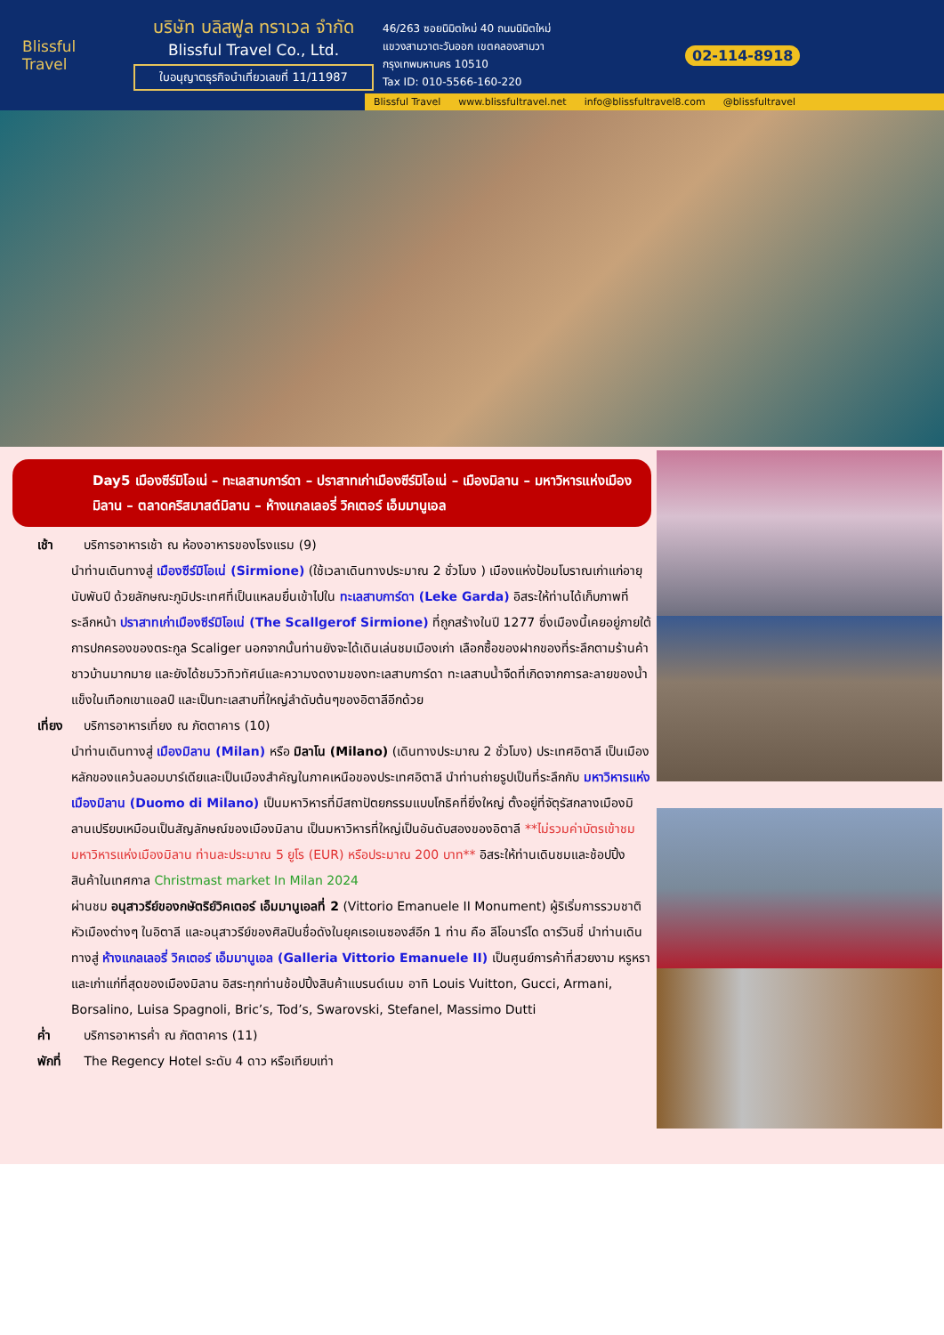Blissful Travel
บริษัท บลิสฟูล ทราเวล จำกัด
Blissful Travel Co., Ltd.
ใบอนุญาตธุรกิจนำเที่ยวเลขที่ 11/11987
46/263 ซอยนิมิตใหม่ 40 ถนนนิมิตใหม่
แขวงสามวาตะวันออก เขตคลองสามวา
กรุงเทพมหานคร 10510
Tax ID: 010-5566-160-220
02-114-8918
Blissful Travel www.blissfultravel.net info@blissfultravel8.com @blissfultravel
Day5 เมืองซีร์มิโอเน่ – ทะเลสาบการ์ดา – ปราสาทเก่าเมืองซีร์มิโอเน่ – เมืองมิลาน – มหาวิหารแห่งเมืองมิลาน – ตลาดคริสมาสต์มิลาน – ห้างแกลเลอรี่ วิคเตอร์ เอ็มมานูเอล
เช้า บริการอาหารเช้า ณ ห้องอาหารของโรงแรม (9)
นำท่านเดินทางสู่ เมืองซีร์มิโอเน่ (Sirmione) (ใช้เวลาเดินทางประมาณ 2 ชั่วโมง ) เมืองแห่งป้อมโบราณเก่าแก่อายุนับพันปี ด้วยลักษณะภูมิประเทศที่เป็นแหลมยื่นเข้าไปใน ทะเลสาบการ์ดา (Leke Garda) อิสระให้ท่านได้เก็บภาพที่ระลึกหน้า ปราสาทเก่าเมืองซีร์มิโอเน่ (The Scallgerof Sirmione) ที่ถูกสร้างในปี 1277 ซึ่งเมืองนี้เคยอยู่ภายใต้การปกครองของตระกูล Scaliger นอกจากนั้นท่านยังจะได้เดินเล่นชมเมืองเก่า เลือกซื้อของฝากของที่ระลึกตามร้านค้าชาวบ้านมากมาย และยังได้ชมวิวทิวทัศน์และความงดงามของทะเลสาบการ์ดา ทะเลสาบน้ำจืดที่เกิดจากการละลายของน้ำแข็งในเทือกเขาแอลป์ และเป็นทะเลสาบที่ใหญ่ลำดับต้นๆของอิตาลีอีกด้วย
เที่ยง บริการอาหารเที่ยง ณ ภัตตาคาร (10)
นำท่านเดินทางสู่ เมืองมิลาน (Milan) หรือ มิลาโน (Milano) (เดินทางประมาณ 2 ชั่วโมง) ประเทศอิตาลี เป็นเมืองหลักของแคว้นลอมบาร์เดียและเป็นเมืองสำคัญในภาคเหนือของประเทศอิตาลี นำท่านถ่ายรูปเป็นที่ระลึกกับ มหาวิหารแห่งเมืองมิลาน (Duomo di Milano) เป็นมหาวิหารที่มีสถาปัตยกรรมแบบโกธิคที่ยิ่งใหญ่ ตั้งอยู่ที่จัตุรัสกลางเมืองมิลานเปรียบเหมือนเป็นสัญลักษณ์ของเมืองมิลาน เป็นมหาวิหารที่ใหญ่เป็นอันดับสองของอิตาลี **ไม่รวมค่าบัตรเข้าชมมหาวิหารแห่งเมืองมิลาน ท่านละประมาณ 5 ยูโร (EUR) หรือประมาณ 200 บาท** อิสระให้ท่านเดินชมและช้อปปิ้งสินค้าในเทศกาล Christmast market In Milan 2024
ผ่านชม อนุสาวรีย์ของกษัตริย์วิคเตอร์ เอ็มมานูเอลที่ 2 (Vittorio Emanuele II Monument) ผู้ริเริ่มการรวมชาติหัวเมืองต่างๆ ในอิตาลี และอนุสาวรีย์ของศิลปินชื่อดังในยุคเรอเนซองส์อีก 1 ท่าน คือ ลีโอนาร์โด ดาร์วินชี่ นำท่านเดินทางสู่ ห้างแกลเลอรี่ วิคเตอร์ เอ็มมานูเอล (Galleria Vittorio Emanuele II) เป็นศูนย์การค้าที่สวยงาม หรูหราและเก่าแก่ที่สุดของเมืองมิลาน อิสระทุกท่านช้อปปิ้งสินค้าแบรนด์เนม อาทิ Louis Vuitton, Gucci, Armani, Borsalino, Luisa Spagnoli, Bric’s, Tod’s, Swarovski, Stefanel, Massimo Dutti
ค่ำ บริการอาหารค่ำ ณ ภัตตาคาร (11)
พักที่ The Regency Hotel ระดับ 4 ดาว หรือเทียบเท่า